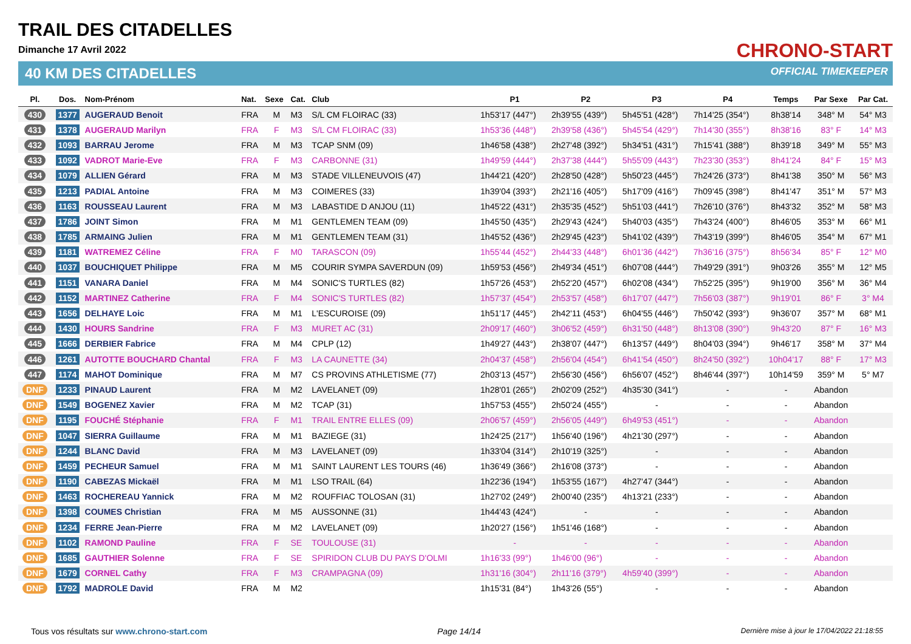TRAIL DES CITADELLES
Dimanche 17 Avril 2022
40 KM DES CITADELLES
CHRONO-START
OFFICIAL TIMEKEEPER
| Pl. | Dos. | Nom-Prénom | Nat. | Sexe | Cat. | Club | P1 | P2 | P3 | P4 | Temps | Par Sexe | Par Cat. |
| --- | --- | --- | --- | --- | --- | --- | --- | --- | --- | --- | --- | --- | --- |
| 430 | 1377 | AUGERAUD Benoit | FRA | M | M3 | S/L CM FLOIRAC (33) | 1h53'17 (447°) | 2h39'55 (439°) | 5h45'51 (428°) | 7h14'25 (354°) | 8h38'14 | 348° M | 54° M3 |
| 431 | 1378 | AUGERAUD Marilyn | FRA | F | M3 | S/L CM FLOIRAC (33) | 1h53'36 (448°) | 2h39'58 (436°) | 5h45'54 (429°) | 7h14'30 (355°) | 8h38'16 | 83° F | 14° M3 |
| 432 | 1093 | BARRAU Jerome | FRA | M | M3 | TCAP SNM (09) | 1h46'58 (438°) | 2h27'48 (392°) | 5h34'51 (431°) | 7h15'41 (388°) | 8h39'18 | 349° M | 55° M3 |
| 433 | 1092 | VADROT Marie-Eve | FRA | F | M3 | CARBONNE (31) | 1h49'59 (444°) | 2h37'38 (444°) | 5h55'09 (443°) | 7h23'30 (353°) | 8h41'24 | 84° F | 15° M3 |
| 434 | 1079 | ALLIEN Gérard | FRA | M | M3 | STADE VILLENEUVOIS (47) | 1h44'21 (420°) | 2h28'50 (428°) | 5h50'23 (445°) | 7h24'26 (373°) | 8h41'38 | 350° M | 56° M3 |
| 435 | 1213 | PADIAL Antoine | FRA | M | M3 | COIMERES (33) | 1h39'04 (393°) | 2h21'16 (405°) | 5h17'09 (416°) | 7h09'45 (398°) | 8h41'47 | 351° M | 57° M3 |
| 436 | 1163 | ROUSSEAU Laurent | FRA | M | M3 | LABASTIDE D ANJOU (11) | 1h45'22 (431°) | 2h35'35 (452°) | 5h51'03 (441°) | 7h26'10 (376°) | 8h43'32 | 352° M | 58° M3 |
| 437 | 1786 | JOINT Simon | FRA | M | M1 | GENTLEMEN TEAM (09) | 1h45'50 (435°) | 2h29'43 (424°) | 5h40'03 (435°) | 7h43'24 (400°) | 8h46'05 | 353° M | 66° M1 |
| 438 | 1785 | ARMAING Julien | FRA | M | M1 | GENTLEMEN TEAM (31) | 1h45'52 (436°) | 2h29'45 (423°) | 5h41'02 (439°) | 7h43'19 (399°) | 8h46'05 | 354° M | 67° M1 |
| 439 | 1181 | WATREMEZ Céline | FRA | F | M0 | TARASCON (09) | 1h55'44 (452°) | 2h44'33 (448°) | 6h01'36 (442°) | 7h36'16 (375°) | 8h56'34 | 85° F | 12° M0 |
| 440 | 1037 | BOUCHIQUET Philippe | FRA | M | M5 | COURIR SYMPA SAVERDUN (09) | 1h59'53 (456°) | 2h49'34 (451°) | 6h07'08 (444°) | 7h49'29 (391°) | 9h03'26 | 355° M | 12° M5 |
| 441 | 1151 | VANARA Daniel | FRA | M | M4 | SONIC'S TURTLES (82) | 1h57'26 (453°) | 2h52'20 (457°) | 6h02'08 (434°) | 7h52'25 (395°) | 9h19'00 | 356° M | 36° M4 |
| 442 | 1152 | MARTINEZ Catherine | FRA | F | M4 | SONIC'S TURTLES (82) | 1h57'37 (454°) | 2h53'57 (458°) | 6h17'07 (447°) | 7h56'03 (387°) | 9h19'01 | 86° F | 3° M4 |
| 443 | 1656 | DELHAYE Loic | FRA | M | M1 | L'ESCUROISE (09) | 1h51'17 (445°) | 2h42'11 (453°) | 6h04'55 (446°) | 7h50'42 (393°) | 9h36'07 | 357° M | 68° M1 |
| 444 | 1430 | HOURS Sandrine | FRA | F | M3 | MURET AC (31) | 2h09'17 (460°) | 3h06'52 (459°) | 6h31'50 (448°) | 8h13'08 (390°) | 9h43'20 | 87° F | 16° M3 |
| 445 | 1666 | DERBIER Fabrice | FRA | M | M4 | CPLP (12) | 1h49'27 (443°) | 2h38'07 (447°) | 6h13'57 (449°) | 8h04'03 (394°) | 9h46'17 | 358° M | 37° M4 |
| 446 | 1261 | AUTOTTE BOUCHARD Chantal | FRA | F | M3 | LA CAUNETTE (34) | 2h04'37 (458°) | 2h56'04 (454°) | 6h41'54 (450°) | 8h24'50 (392°) | 10h04'17 | 88° F | 17° M3 |
| 447 | 1174 | MAHOT Dominique | FRA | M | M7 | CS PROVINS ATHLETISME (77) | 2h03'13 (457°) | 2h56'30 (456°) | 6h56'07 (452°) | 8h46'44 (397°) | 10h14'59 | 359° M | 5° M7 |
| DNF | 1233 | PINAUD Laurent | FRA | M | M2 | LAVELANET (09) | 1h28'01 (265°) | 2h02'09 (252°) | 4h35'30 (341°) | - | - | Abandon | |
| DNF | 1549 | BOGENEZ Xavier | FRA | M | M2 | TCAP (31) | 1h57'53 (455°) | 2h50'24 (455°) | - | - | - | Abandon | |
| DNF | 1195 | FOUCHÉ Stéphanie | FRA | F | M1 | TRAIL ENTRE ELLES (09) | 2h06'57 (459°) | 2h56'05 (449°) | 6h49'53 (451°) | - | - | Abandon | |
| DNF | 1047 | SIERRA Guillaume | FRA | M | M1 | BAZIEGE (31) | 1h24'25 (217°) | 1h56'40 (196°) | 4h21'30 (297°) | - | - | Abandon | |
| DNF | 1244 | BLANC David | FRA | M | M3 | LAVELANET (09) | 1h33'04 (314°) | 2h10'19 (325°) | - | - | - | Abandon | |
| DNF | 1459 | PECHEUR Samuel | FRA | M | M1 | SAINT LAURENT LES TOURS (46) | 1h36'49 (366°) | 2h16'08 (373°) | - | - | - | Abandon | |
| DNF | 1190 | CABEZAS Mickaël | FRA | M | M1 | LSO TRAIL (64) | 1h22'36 (194°) | 1h53'55 (167°) | 4h27'47 (344°) | - | - | Abandon | |
| DNF | 1463 | ROCHEREAU Yannick | FRA | M | M2 | ROUFFIAC TOLOSAN (31) | 1h27'02 (249°) | 2h00'40 (235°) | 4h13'21 (233°) | - | - | Abandon | |
| DNF | 1398 | COUMES Christian | FRA | M | M5 | AUSSONNE (31) | 1h44'43 (424°) | - | - | - | - | Abandon | |
| DNF | 1234 | FERRE Jean-Pierre | FRA | M | M2 | LAVELANET (09) | 1h20'27 (156°) | 1h51'46 (168°) | - | - | - | Abandon | |
| DNF | 1102 | RAMOND Pauline | FRA | F | SE | TOULOUSE (31) | - | - | - | - | - | Abandon | |
| DNF | 1685 | GAUTHIER Solenne | FRA | F | SE | SPIRIDON CLUB DU PAYS D'OLMI | 1h16'33 (99°) | 1h46'00 (96°) | - | - | - | Abandon | |
| DNF | 1679 | CORNEL Cathy | FRA | F | M3 | CRAMPAGNA (09) | 1h31'16 (304°) | 2h11'16 (379°) | 4h59'40 (399°) | - | - | Abandon | |
| DNF | 1792 | MADROLE David | FRA | M | M2 | | 1h15'31 (84°) | 1h43'26 (55°) | - | - | - | Abandon | |
Tous vos résultats sur www.chrono-start.com
Page 14/14
Dernière mise à jour le 17/04/2022 21:18:55